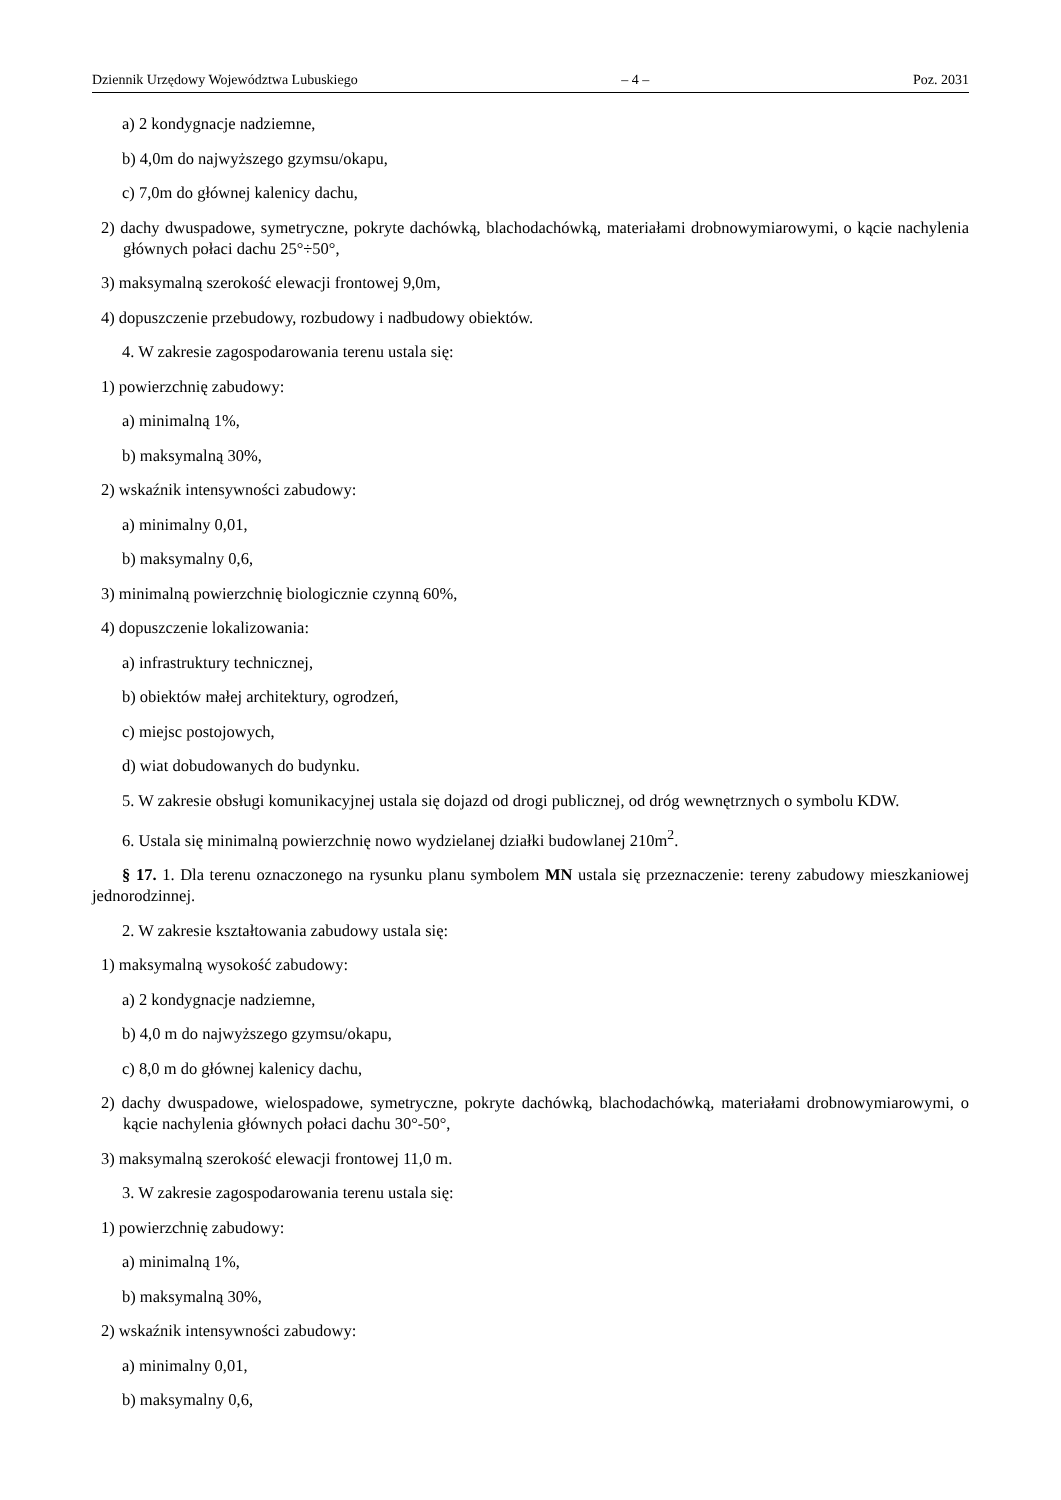Dziennik Urzędowy Województwa Lubuskiego – 4 – Poz. 2031
a) 2 kondygnacje nadziemne,
b) 4,0m do najwyższego gzymsu/okapu,
c) 7,0m do głównej kalenicy dachu,
2) dachy dwuspadowe, symetryczne, pokryte dachówką, blachodachówką, materiałami drobnowymiarowymi, o kącie nachylenia głównych połaci dachu 25°÷50°,
3) maksymalną szerokość elewacji frontowej 9,0m,
4) dopuszczenie przebudowy, rozbudowy i nadbudowy obiektów.
4. W zakresie zagospodarowania terenu ustala się:
1) powierzchnię zabudowy:
a) minimalną 1%,
b) maksymalną 30%,
2) wskaźnik intensywności zabudowy:
a) minimalny 0,01,
b) maksymalny 0,6,
3) minimalną powierzchnię biologicznie czynną 60%,
4) dopuszczenie lokalizowania:
a) infrastruktury technicznej,
b) obiektów małej architektury, ogrodzeń,
c) miejsc postojowych,
d) wiat dobudowanych do budynku.
5. W zakresie obsługi komunikacyjnej ustala się dojazd od drogi publicznej, od dróg wewnętrznych o symbolu KDW.
6. Ustala się minimalną powierzchnię nowo wydzielanej działki budowlanej 210m<sup>2</sup>.
§ 17. 1. Dla terenu oznaczonego na rysunku planu symbolem MN ustala się przeznaczenie: tereny zabudowy mieszkaniowej jednorodzinnej.
2. W zakresie kształtowania zabudowy ustala się:
1) maksymalną wysokość zabudowy:
a) 2 kondygnacje nadziemne,
b) 4,0 m do najwyższego gzymsu/okapu,
c) 8,0 m do głównej kalenicy dachu,
2) dachy dwuspadowe, wielospadowe, symetryczne, pokryte dachówką, blachodachówką, materiałami drobnowymiarowymi, o kącie nachylenia głównych połaci dachu 30°-50°,
3) maksymalną szerokość elewacji frontowej 11,0 m.
3. W zakresie zagospodarowania terenu ustala się:
1) powierzchnię zabudowy:
a) minimalną 1%,
b) maksymalną 30%,
2) wskaźnik intensywności zabudowy:
a) minimalny 0,01,
b) maksymalny 0,6,